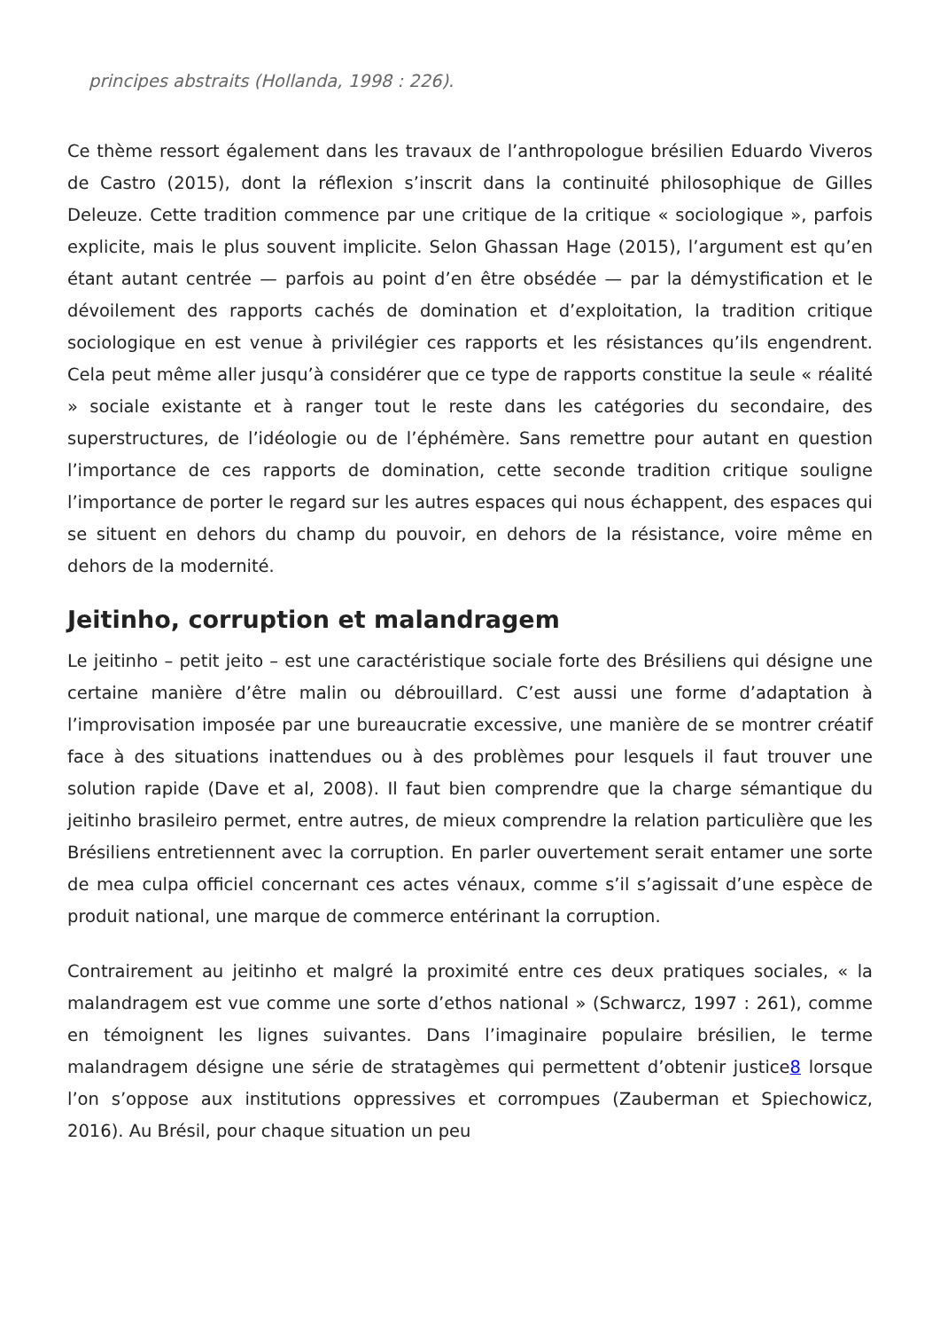principes abstraits (Hollanda, 1998 : 226).
Ce thème ressort également dans les travaux de l’anthropologue brésilien Eduardo Viveros de Castro (2015), dont la réflexion s’inscrit dans la continuité philosophique de Gilles Deleuze. Cette tradition commence par une critique de la critique « sociologique », parfois explicite, mais le plus souvent implicite. Selon Ghassan Hage (2015), l’argument est qu’en étant autant centrée — parfois au point d’en être obsédée — par la démystification et le dévoilement des rapports cachés de domination et d’exploitation, la tradition critique sociologique en est venue à privilégier ces rapports et les résistances qu’ils engendrent. Cela peut même aller jusqu’à considérer que ce type de rapports constitue la seule « réalité » sociale existante et à ranger tout le reste dans les catégories du secondaire, des superstructures, de l’idéologie ou de l’éphémère. Sans remettre pour autant en question l’importance de ces rapports de domination, cette seconde tradition critique souligne l’importance de porter le regard sur les autres espaces qui nous échappent, des espaces qui se situent en dehors du champ du pouvoir, en dehors de la résistance, voire même en dehors de la modernité.
Jeitinho, corruption et malandragem
Le jeitinho – petit jeito – est une caractéristique sociale forte des Brésiliens qui désigne une certaine manière d’être malin ou débrouillard. C’est aussi une forme d’adaptation à l’improvisation imposée par une bureaucratie excessive, une manière de se montrer créatif face à des situations inattendues ou à des problèmes pour lesquels il faut trouver une solution rapide (Dave et al, 2008). Il faut bien comprendre que la charge sémantique du jeitinho brasileiro permet, entre autres, de mieux comprendre la relation particulière que les Brésiliens entretiennent avec la corruption. En parler ouvertement serait entamer une sorte de mea culpa officiel concernant ces actes vénaux, comme s’il s’agissait d’une espèce de produit national, une marque de commerce entérinant la corruption.
Contrairement au jeitinho et malgré la proximité entre ces deux pratiques sociales, « la malandragem est vue comme une sorte d’ethos national » (Schwarcz, 1997 : 261), comme en témoignent les lignes suivantes. Dans l’imaginaire populaire brésilien, le terme malandragem désigne une série de stratagèmes qui permettent d’obtenir justice8 lorsque l’on s’oppose aux institutions oppressives et corrompues (Zauberman et Spiechowicz, 2016). Au Brésil, pour chaque situation un peu